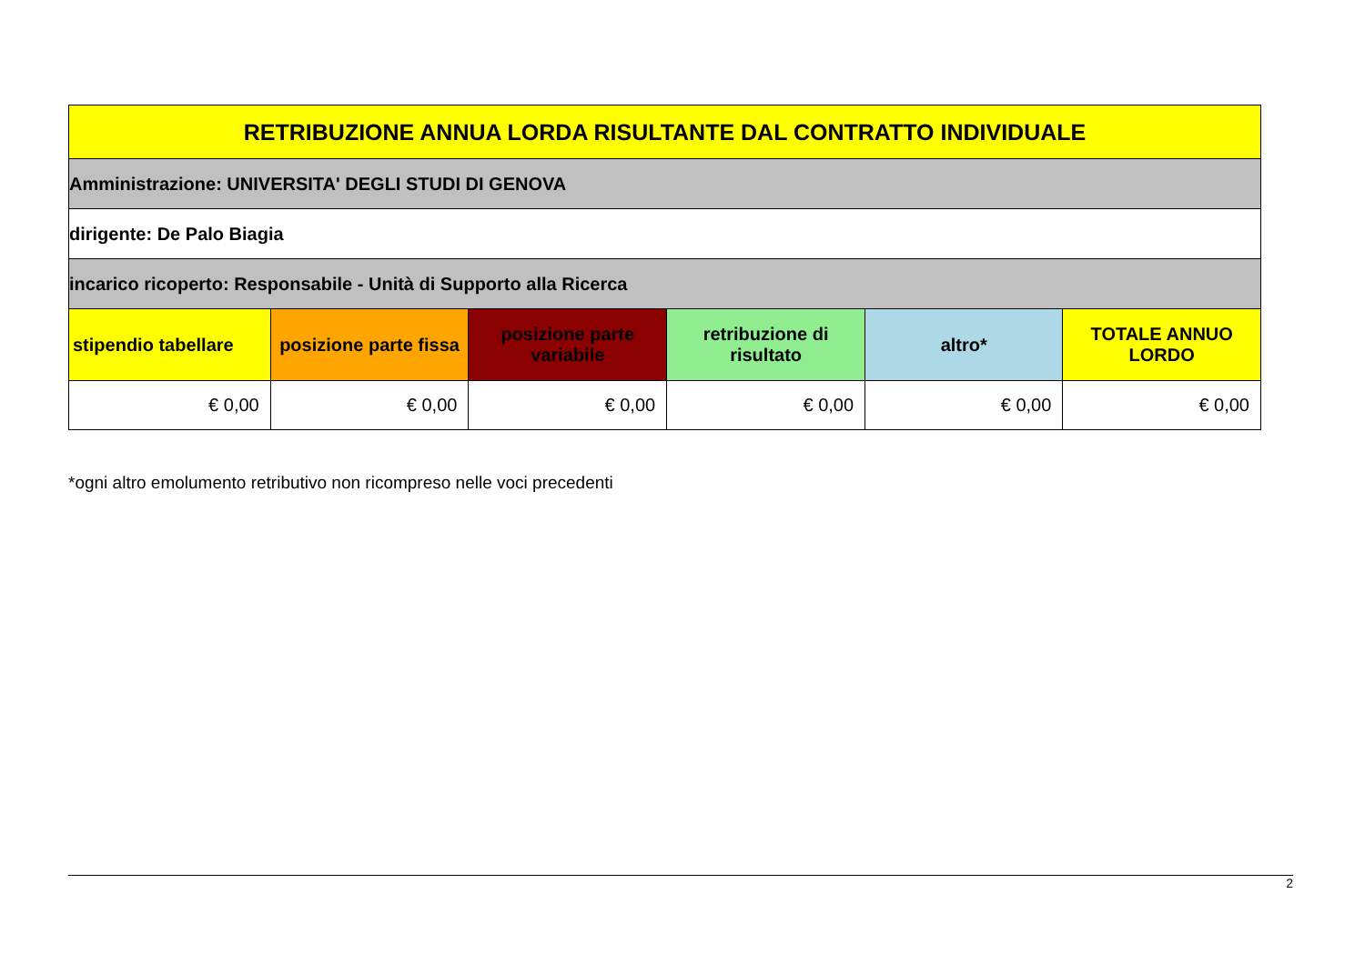| RETRIBUZIONE ANNUA LORDA RISULTANTE DAL CONTRATTO INDIVIDUALE | | | | | |
| --- | --- | --- | --- | --- | --- |
| Amministrazione: UNIVERSITA' DEGLI STUDI DI GENOVA | | | | | |
| dirigente: De Palo Biagia | | | | | |
| incarico ricoperto: Responsabile - Unità di Supporto alla Ricerca | | | | | |
| stipendio tabellare | posizione parte fissa | posizione parte variabile | retribuzione di risultato | altro* | TOTALE ANNUO LORDO |
| € 0,00 | € 0,00 | € 0,00 | € 0,00 | € 0,00 | € 0,00 |
*ogni altro emolumento retributivo non ricompreso nelle voci precedenti
2